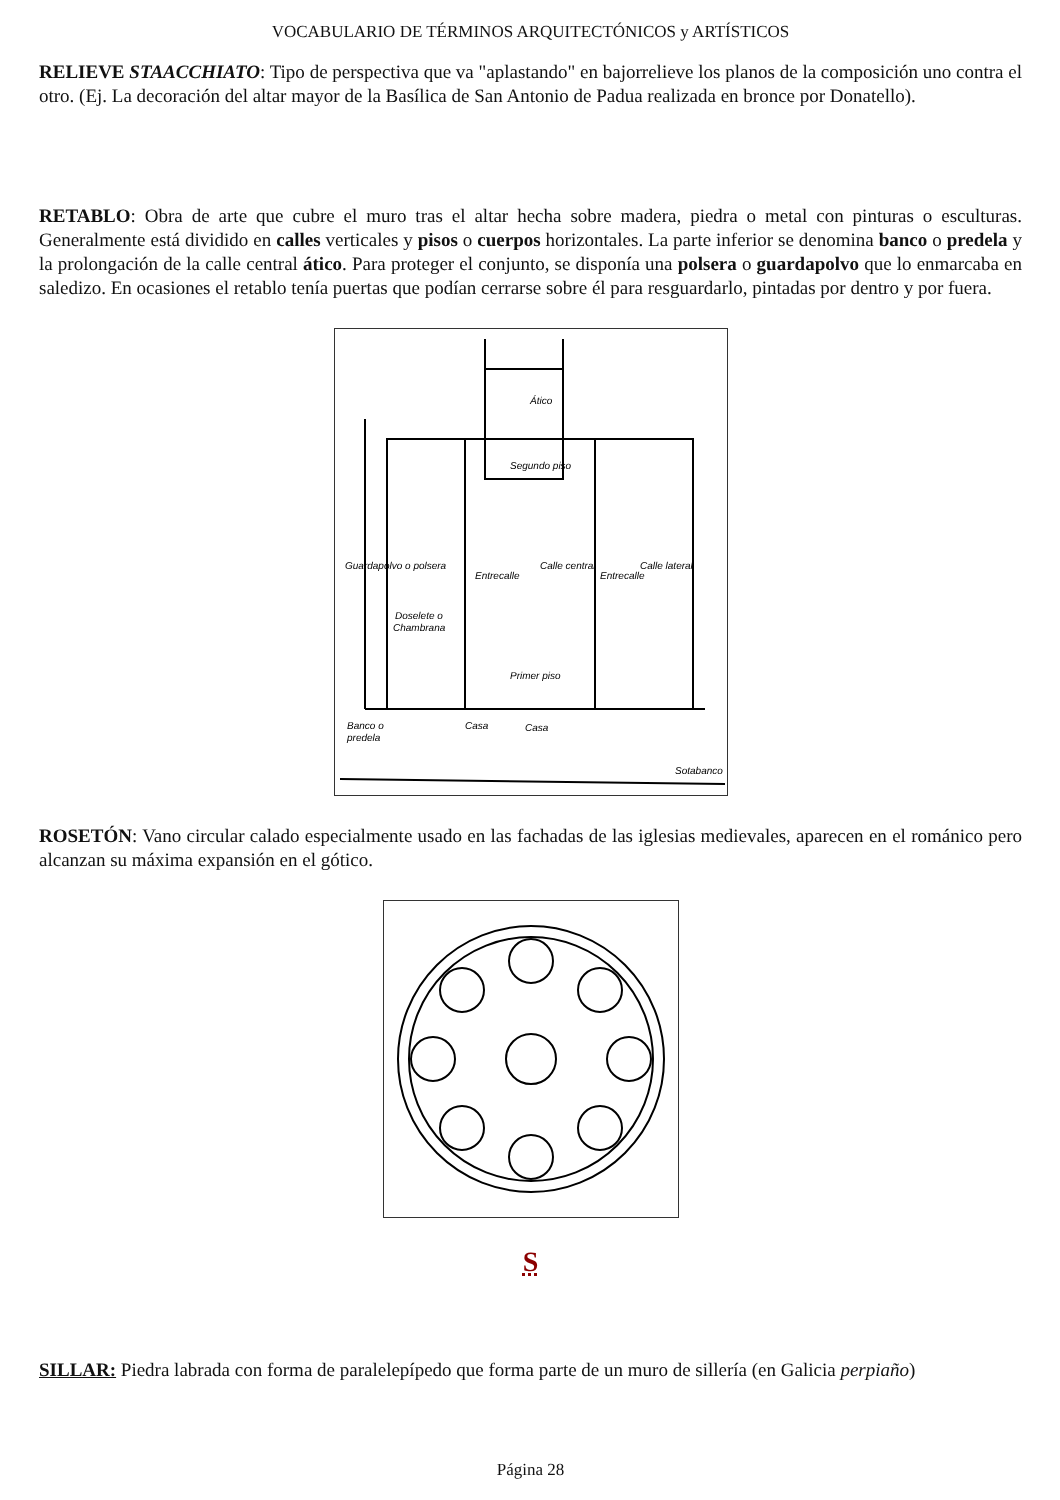VOCABULARIO DE TÉRMINOS ARQUITECTÓNICOS y ARTÍSTICOS
RELIEVE STAACCHIATO: Tipo de perspectiva que va "aplastando" en bajorrelieve los planos de la composición uno contra el otro. (Ej. La decoración del altar mayor de la Basílica de San Antonio de Padua realizada en bronce por Donatello).
RETABLO: Obra de arte que cubre el muro tras el altar hecha sobre madera, piedra o metal con pinturas o esculturas. Generalmente está dividido en calles verticales y pisos o cuerpos horizontales. La parte inferior se denomina banco o predela y la prolongación de la calle central ático. Para proteger el conjunto, se disponía una polsera o guardapolvo que lo enmarcaba en saledizo. En ocasiones el retablo tenía puertas que podían cerrarse sobre él para resguardarlo, pintadas por dentro y por fuera.
Ático
Segundo piso
Primer piso
Doselete o
Chambrana
Calle central
Calle lateral
Entrecalle
Entrecalle
Guardapolvo o polsera
Banco o
predela
Casa
Casa
Sotabanco
ROSETÓN: Vano circular calado especialmente usado en las fachadas de las iglesias medievales, aparecen en el románico pero alcanzan su máxima expansión en el gótico.
S
SILLAR: Piedra labrada con forma de paralelepípedo que forma parte de un muro de sillería (en Galicia perpiaño)
Página 28